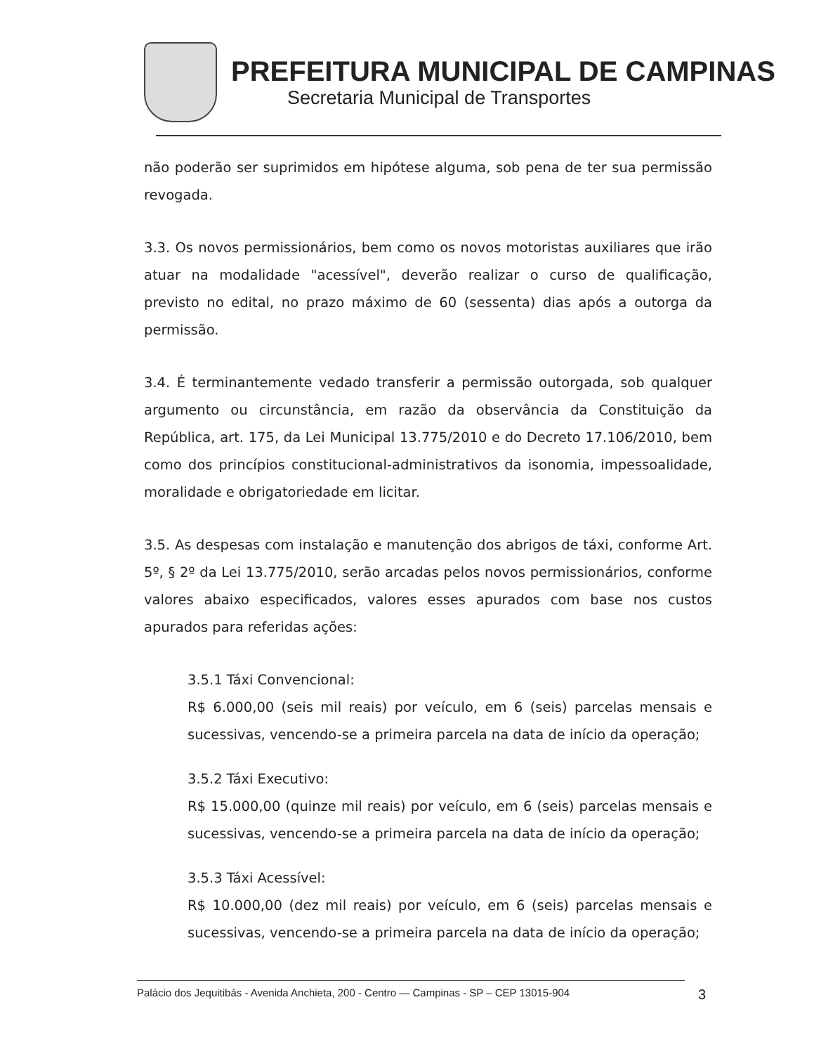PREFEITURA MUNICIPAL DE CAMPINAS
Secretaria Municipal de Transportes
não poderão ser suprimidos em hipótese alguma, sob pena de ter sua permissão revogada.
3.3. Os novos permissionários, bem como os novos motoristas auxiliares que irão atuar na modalidade "acessível", deverão realizar o curso de qualificação, previsto no edital, no prazo máximo de 60 (sessenta) dias após a outorga da permissão.
3.4. É terminantemente vedado transferir a permissão outorgada, sob qualquer argumento ou circunstância, em razão da observância da Constituição da República, art. 175, da Lei Municipal 13.775/2010 e do Decreto 17.106/2010, bem como dos princípios constitucional-administrativos da isonomia, impessoalidade, moralidade e obrigatoriedade em licitar.
3.5. As despesas com instalação e manutenção dos abrigos de táxi, conforme Art. 5º, § 2º da Lei 13.775/2010, serão arcadas pelos novos permissionários, conforme valores abaixo especificados, valores esses apurados com base nos custos apurados para referidas ações:
3.5.1 Táxi Convencional:
R$ 6.000,00 (seis mil reais) por veículo, em 6 (seis) parcelas mensais e sucessivas, vencendo-se a primeira parcela na data de início da operação;
3.5.2 Táxi Executivo:
R$ 15.000,00 (quinze mil reais) por veículo, em 6 (seis) parcelas mensais e sucessivas, vencendo-se a primeira parcela na data de início da operação;
3.5.3 Táxi Acessível:
R$ 10.000,00 (dez mil reais) por veículo, em 6 (seis) parcelas mensais e sucessivas, vencendo-se a primeira parcela na data de início da operação;
Palácio dos Jequitibás - Avenida Anchieta, 200 - Centro — Campinas - SP – CEP 13015-904 3